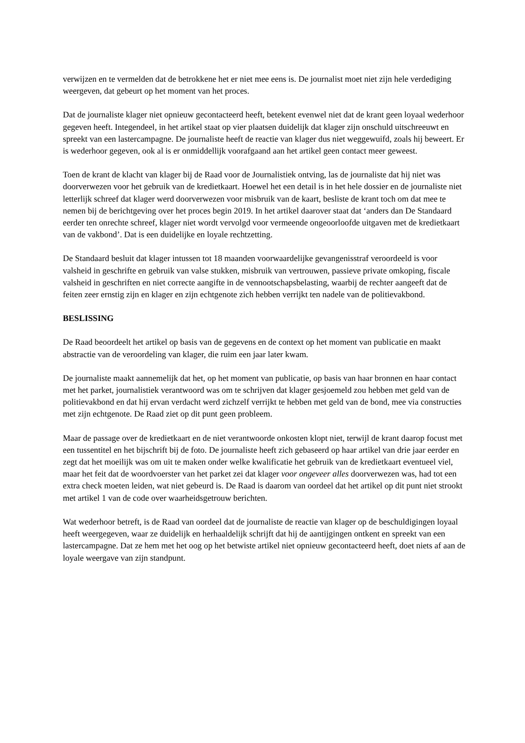verwijzen en te vermelden dat de betrokkene het er niet mee eens is. De journalist moet niet zijn hele verdediging weergeven, dat gebeurt op het moment van het proces.
Dat de journaliste klager niet opnieuw gecontacteerd heeft, betekent evenwel niet dat de krant geen loyaal wederhoor gegeven heeft. Integendeel, in het artikel staat op vier plaatsen duidelijk dat klager zijn onschuld uitschreeuwt en spreekt van een lastercampagne. De journaliste heeft de reactie van klager dus niet weggewuifd, zoals hij beweert. Er is wederhoor gegeven, ook al is er onmiddellijk voorafgaand aan het artikel geen contact meer geweest.
Toen de krant de klacht van klager bij de Raad voor de Journalistiek ontving, las de journaliste dat hij niet was doorverwezen voor het gebruik van de kredietkaart. Hoewel het een detail is in het hele dossier en de journaliste niet letterlijk schreef dat klager werd doorverwezen voor misbruik van de kaart, besliste de krant toch om dat mee te nemen bij de berichtgeving over het proces begin 2019. In het artikel daarover staat dat ‘anders dan De Standaard eerder ten onrechte schreef, klager niet wordt vervolgd voor vermeende ongeoorloofde uitgaven met de kredietkaart van de vakbond’. Dat is een duidelijke en loyale rechtzetting.
De Standaard besluit dat klager intussen tot 18 maanden voorwaardelijke gevangenisstraf veroordeeld is voor valsheid in geschrifte en gebruik van valse stukken, misbruik van vertrouwen, passieve private omkoping, fiscale valsheid in geschriften en niet correcte aangifte in de vennootschapsbelasting, waarbij de rechter aangeeft dat de feiten zeer ernstig zijn en klager en zijn echtgenote zich hebben verrijkt ten nadele van de politievakbond.
BESLISSING
De Raad beoordeelt het artikel op basis van de gegevens en de context op het moment van publicatie en maakt abstractie van de veroordeling van klager, die ruim een jaar later kwam.
De journaliste maakt aannemelijk dat het, op het moment van publicatie, op basis van haar bronnen en haar contact met het parket, journalistiek verantwoord was om te schrijven dat klager gesjoemeld zou hebben met geld van de politievakbond en dat hij ervan verdacht werd zichzelf verrijkt te hebben met geld van de bond, mee via constructies met zijn echtgenote. De Raad ziet op dit punt geen probleem.
Maar de passage over de kredietkaart en de niet verantwoorde onkosten klopt niet, terwijl de krant daarop focust met een tussentitel en het bijschrift bij de foto. De journaliste heeft zich gebaseerd op haar artikel van drie jaar eerder en zegt dat het moeilijk was om uit te maken onder welke kwalificatie het gebruik van de kredietkaart eventueel viel, maar het feit dat de woordvoerster van het parket zei dat klager voor ongeveer alles doorverwezen was, had tot een extra check moeten leiden, wat niet gebeurd is. De Raad is daarom van oordeel dat het artikel op dit punt niet strookt met artikel 1 van de code over waarheidsgetrouw berichten.
Wat wederhoor betreft, is de Raad van oordeel dat de journaliste de reactie van klager op de beschuldigingen loyaal heeft weergegeven, waar ze duidelijk en herhaaldelijk schrijft dat hij de aantijgingen ontkent en spreekt van een lastercampagne. Dat ze hem met het oog op het betwiste artikel niet opnieuw gecontacteerd heeft, doet niets af aan de loyale weergave van zijn standpunt.